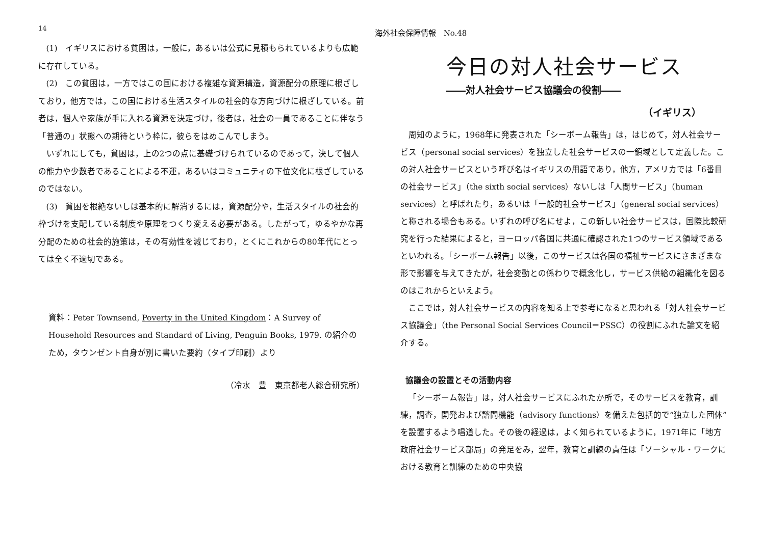14
海外社会保障情報　No.48
(1)　イギリスにおける貧困は，一般に，あるいは公式に見積もられているよりも広範に存在している。
(2)　この貧困は，一方ではこの国における複雑な資源構造，資源配分の原理に根ざしており，他方では，この国における生活スタイルの社会的な方向づけに根ざしている。前者は，個人や家族が手に入れる資源を決定づけ，後者は，社会の一員であることに伴なう「普通の」状態への期待という枠に，彼らをはめこんでしまう。
いずれにしても，貧困は，上の2つの点に基礎づけられているのであって，決して個人の能力や少数者であることによる不運，あるいはコミュニティの下位文化に根ざしているのではない。
(3)　貧困を根絶ないしは基本的に解消するには，資源配分や，生活スタイルの社会的枠づけを支配している制度や原理をつくり変える必要がある。したがって，ゆるやかな再分配のための社会的施策は，その有効性を減じており，とくにこれからの80年代にとっては全く不適切である。
資料：Peter Townsend, Poverty in the United Kingdom：A Survey of Household Resources and Standard of Living, Penguin Books, 1979. の紹介のため，タウンゼント自身が別に書いた要約（タイプ印刷）より
（冷水　豊　東京都老人総合研究所）
今日の対人社会サービス
――対人社会サービス協議会の役割――
（イギリス）
周知のように，1968年に発表された「シーボーム報告」は，はじめて，対人社会サービス（personal social services）を独立した社会サービスの一領域として定義した。この対人社会サービスという呼び名はイギリスの用語であり，他方，アメリカでは「6番目の社会サービス」（the sixth social services）ないしは「人間サービス」（human services）と呼ばれたり，あるいは「一般的社会サービス」（general social services）と称される場合もある。いずれの呼び名にせよ，この新しい社会サービスは，国際比較研究を行った結果によると，ヨーロッパ各国に共通に確認された1つのサービス領域であるといわれる。「シーボーム報告」以後，このサービスは各国の福祉サービスにさまざまな形で影響を与えてきたが，社会変動との係わりで概念化し，サービス供給の組織化を図るのはこれからといえよう。
ここでは，対人社会サービスの内容を知る上で参考になると思われる「対人社会サービス協議会」（the Personal Social Services Council＝PSSC）の役割にふれた論文を紹介する。
協議会の設置とその活動内容
「シーボーム報告」は，対人社会サービスにふれたか所で，そのサービスを教育，訓練，調査，開発および諮問機能（advisory functions）を備えた包括的で“独立した団体”を設置するよう唱道した。その後の経過は，よく知られているように，1971年に「地方政府社会サービス部局」の発足をみ，翌年，教育と訓練の責任は「ソーシャル・ワークにおける教育と訓練のための中央協